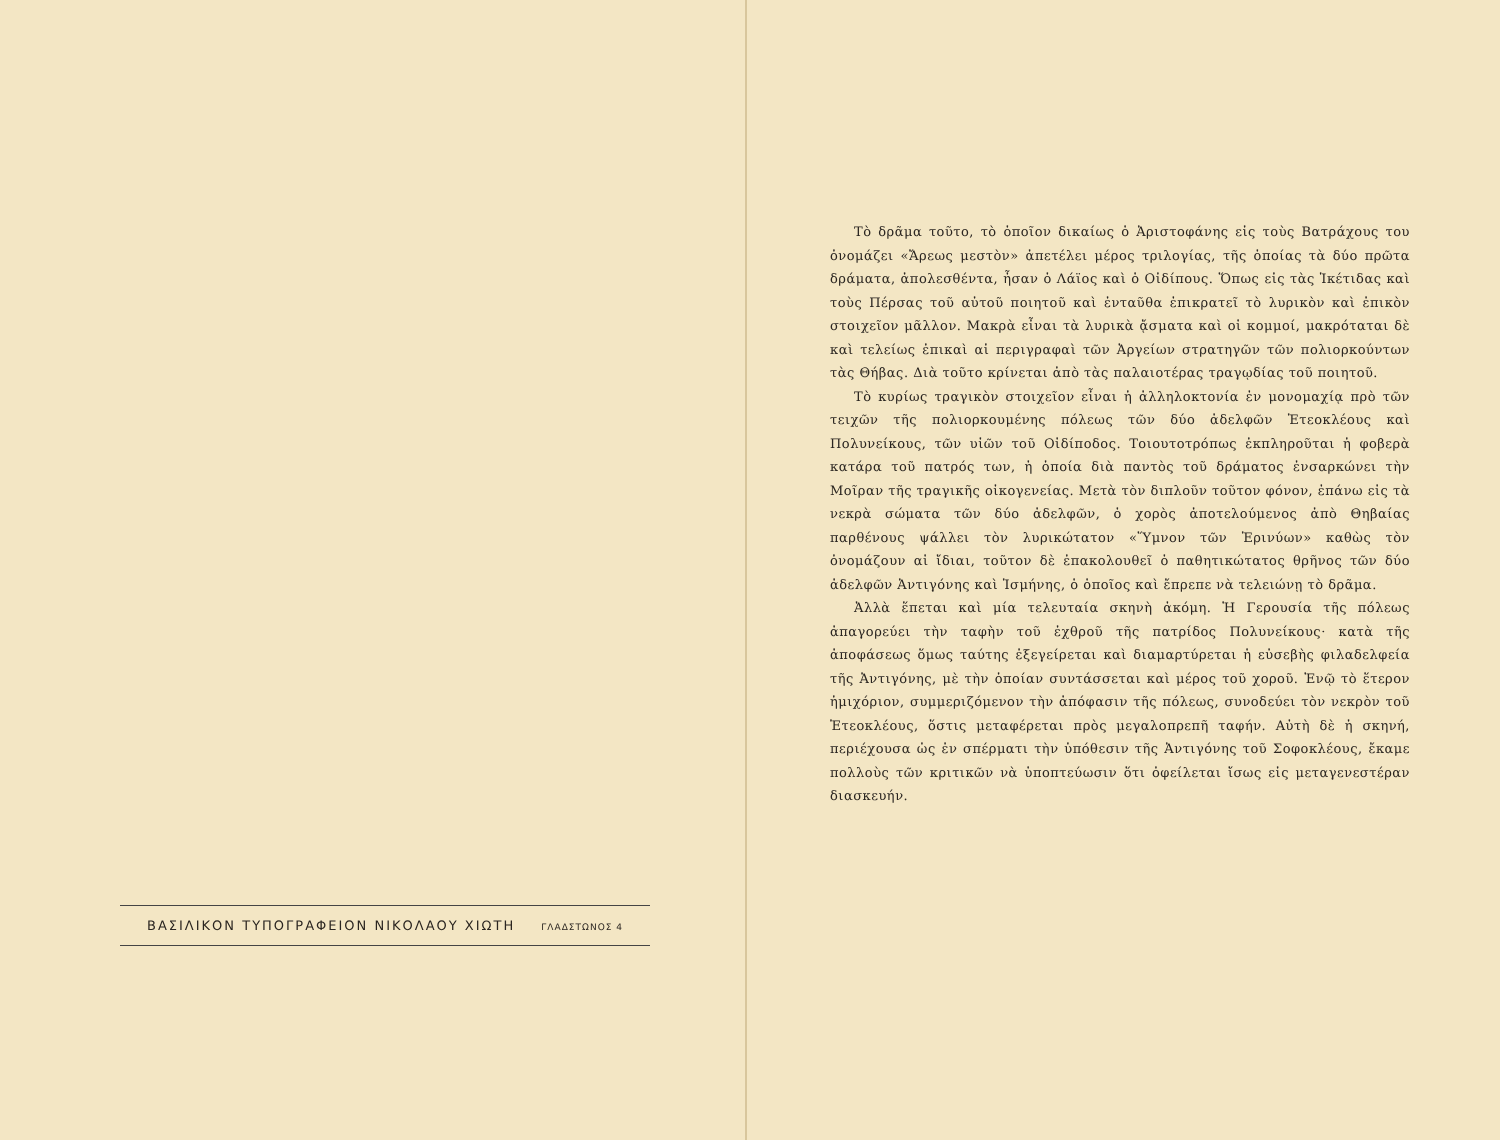ΒΑΣΙΛΙΚΟΝ ΤΥΠΟΓΡΑΦΕΙΟΝ ΝΙΚΟΛΑΟΥ ΧΙΩΤΗ ΓΛΑΔΣΤΩΝΟΣ 4
Τὸ δρᾶμα τοῦτο, τὸ ὁποῖον δικαίως ὁ Ἀριστοφάνης εἰς τοὺς Βατράχους του ὀνομάζει «Ἄρεως μεστὸν» ἀπετέλει μέρος τριλογίας, τῆς ὁποίας τὰ δύο πρῶτα δράματα, ἀπολεσθέντα, ἦσαν ὁ Λάϊος καὶ ὁ Οἰδίπους. Ὅπως εἰς τὰς Ἱκέτιδας καὶ τοὺς Πέρσας τοῦ αὐτοῦ ποιητοῦ καὶ ἐνταῦθα ἐπικρατεῖ τὸ λυρικὸν καὶ ἐπικὸν στοιχεῖον μᾶλλον. Μακρὰ εἶναι τὰ λυρικὰ ᾄσματα καὶ οἱ κομμοί, μακρόταται δὲ καὶ τελείως ἐπικαὶ αἱ περιγραφαὶ τῶν Ἀργείων στρατηγῶν τῶν πολιορκούντων τὰς Θήβας. Διὰ τοῦτο κρίνεται ἀπὸ τὰς παλαιοτέρας τραγῳδίας τοῦ ποιητοῦ.
Τὸ κυρίως τραγικὸν στοιχεῖον εἶναι ἡ ἀλληλοκτονία ἐν μονομαχίᾳ πρὸ τῶν τειχῶν τῆς πολιορκουμένης πόλεως τῶν δύο ἀδελφῶν Ἐτεοκλέους καὶ Πολυνείκους, τῶν υἱῶν τοῦ Οἰδίποδος. Τοιουτοτρόπως ἐκπληροῦται ἡ φοβερὰ κατάρα τοῦ πατρός των, ἡ ὁποία διὰ παντὸς τοῦ δράματος ἐνσαρκώνει τὴν Μοῖραν τῆς τραγικῆς οἰκογενείας. Μετὰ τὸν διπλοῦν τοῦτον φόνον, ἐπάνω εἰς τὰ νεκρὰ σώματα τῶν δύο ἀδελφῶν, ὁ χορὸς ἀποτελούμενος ἀπὸ Θηβαίας παρθένους ψάλλει τὸν λυρικώτατον «Ὕμνον τῶν Ἐρινύων» καθὼς τὸν ὀνομάζουν αἱ ἴδιαι, τοῦτον δὲ ἐπακολουθεῖ ὁ παθητικώτατος θρῆνος τῶν δύο ἀδελφῶν Ἀντιγόνης καὶ Ἰσμήνης, ὁ ὁποῖος καὶ ἔπρεπε νὰ τελειώνῃ τὸ δρᾶμα.
Ἀλλὰ ἕπεται καὶ μία τελευταία σκηνὴ ἀκόμη. Ἡ Γερουσία τῆς πόλεως ἀπαγορεύει τὴν ταφὴν τοῦ ἐχθροῦ τῆς πατρίδος Πολυνείκους· κατὰ τῆς ἀποφάσεως ὅμως ταύτης ἐξεγείρεται καὶ διαμαρτύρεται ἡ εὐσεβὴς φιλαδελφεία τῆς Ἀντιγόνης, μὲ τὴν ὁποίαν συντάσσεται καὶ μέρος τοῦ χοροῦ. Ἐνῷ τὸ ἕτερον ἡμιχόριον, συμμεριζόμενον τὴν ἀπόφασιν τῆς πόλεως, συνοδεύει τὸν νεκρὸν τοῦ Ἐτεοκλέους, ὅστις μεταφέρεται πρὸς μεγαλοπρεπῆ ταφήν. Αὐτὴ δὲ ἡ σκηνή, περιέχουσα ὡς ἐν σπέρματι τὴν ὑπόθεσιν τῆς Ἀντιγόνης τοῦ Σοφοκλέους, ἔκαμε πολλοὺς τῶν κριτικῶν νὰ ὑποπτεύωσιν ὅτι ὀφείλεται ἴσως εἰς μεταγενεστέραν διασκευήν.